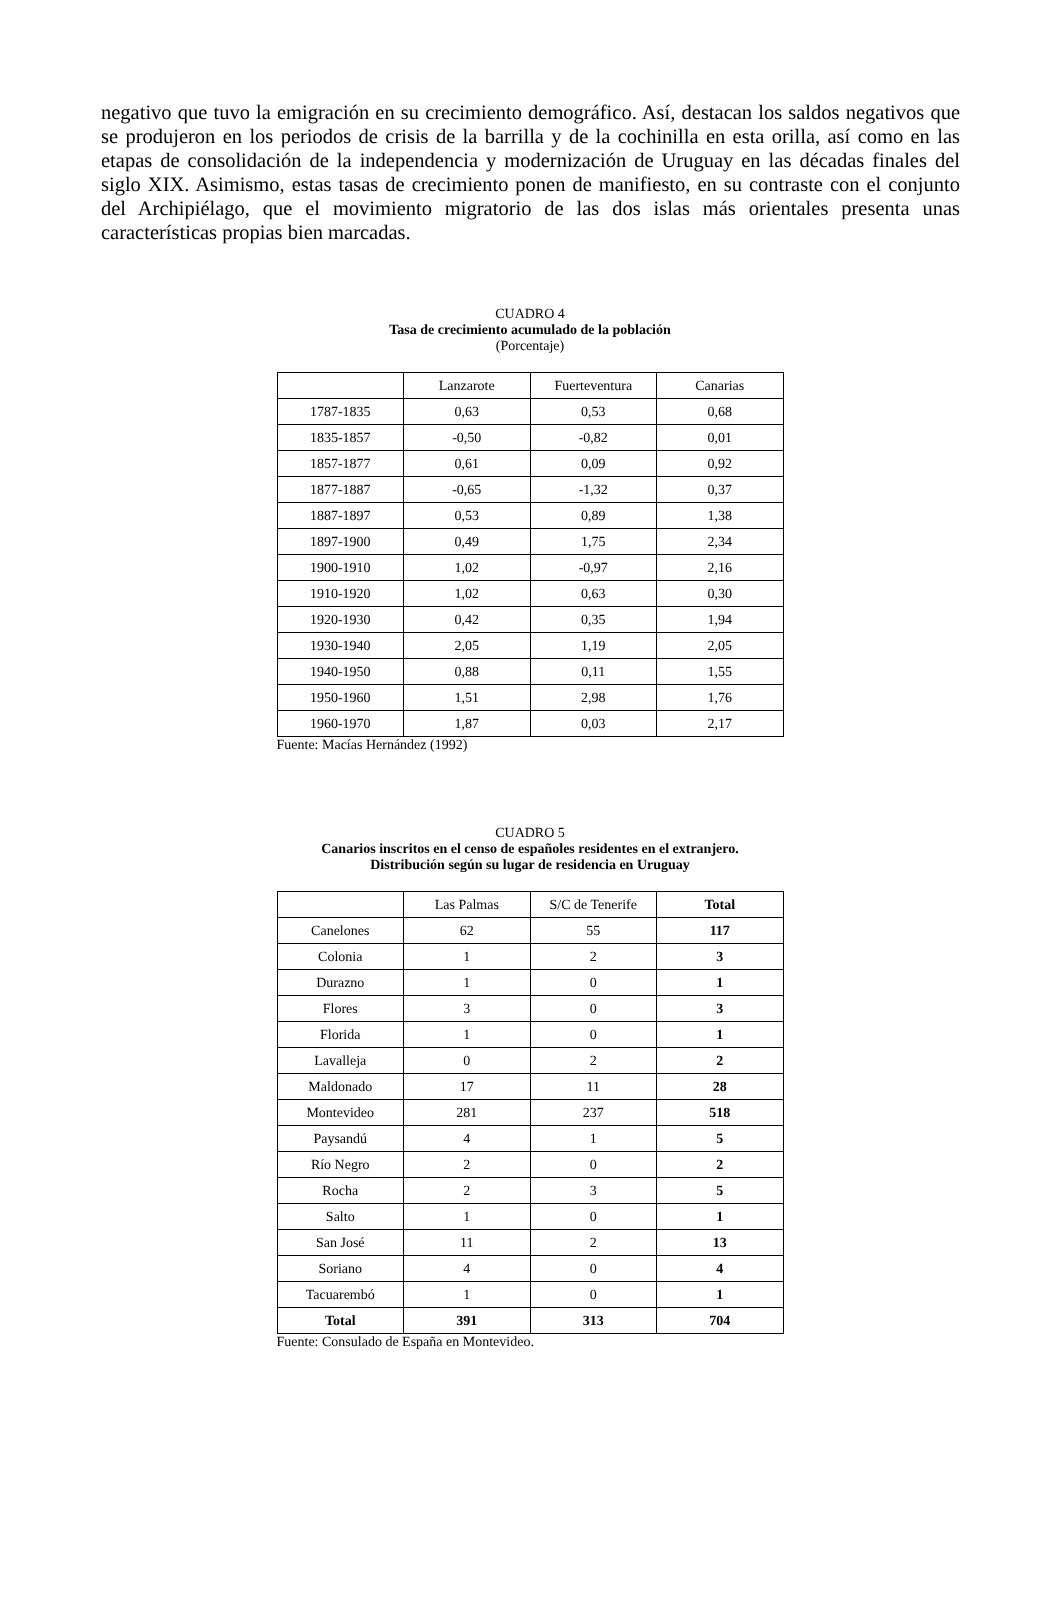negativo que tuvo la emigración en su crecimiento demográfico. Así, destacan los saldos negativos que se produjeron en los periodos de crisis de la barrilla y de la cochinilla en esta orilla, así como en las etapas de consolidación de la independencia y modernización de Uruguay en las décadas finales del siglo XIX. Asimismo, estas tasas de crecimiento ponen de manifiesto, en su contraste con el conjunto del Archipiélago, que el movimiento migratorio de las dos islas más orientales presenta unas características propias bien marcadas.
CUADRO 4
Tasa de crecimiento acumulado de la población
(Porcentaje)
| | Lanzarote | Fuerteventura | Canarias |
| 1787-1835 | 0,63 | 0,53 | 0,68 |
| 1835-1857 | -0,50 | -0,82 | 0,01 |
| 1857-1877 | 0,61 | 0,09 | 0,92 |
| 1877-1887 | -0,65 | -1,32 | 0,37 |
| 1887-1897 | 0,53 | 0,89 | 1,38 |
| 1897-1900 | 0,49 | 1,75 | 2,34 |
| 1900-1910 | 1,02 | -0,97 | 2,16 |
| 1910-1920 | 1,02 | 0,63 | 0,30 |
| 1920-1930 | 0,42 | 0,35 | 1,94 |
| 1930-1940 | 2,05 | 1,19 | 2,05 |
| 1940-1950 | 0,88 | 0,11 | 1,55 |
| 1950-1960 | 1,51 | 2,98 | 1,76 |
| 1960-1970 | 1,87 | 0,03 | 2,17 |
Fuente: Macías Hernández (1992)
CUADRO 5
Canarios inscritos en el censo de españoles residentes en el extranjero.
Distribución según su lugar de residencia en Uruguay
| | Las Palmas | S/C de Tenerife | Total |
| Canelones | 62 | 55 | 117 |
| Colonia | 1 | 2 | 3 |
| Durazno | 1 | 0 | 1 |
| Flores | 3 | 0 | 3 |
| Florida | 1 | 0 | 1 |
| Lavalleja | 0 | 2 | 2 |
| Maldonado | 17 | 11 | 28 |
| Montevideo | 281 | 237 | 518 |
| Paysandú | 4 | 1 | 5 |
| Río Negro | 2 | 0 | 2 |
| Rocha | 2 | 3 | 5 |
| Salto | 1 | 0 | 1 |
| San José | 11 | 2 | 13 |
| Soriano | 4 | 0 | 4 |
| Tacuarembó | 1 | 0 | 1 |
| Total | 391 | 313 | 704 |
Fuente: Consulado de España en Montevideo.